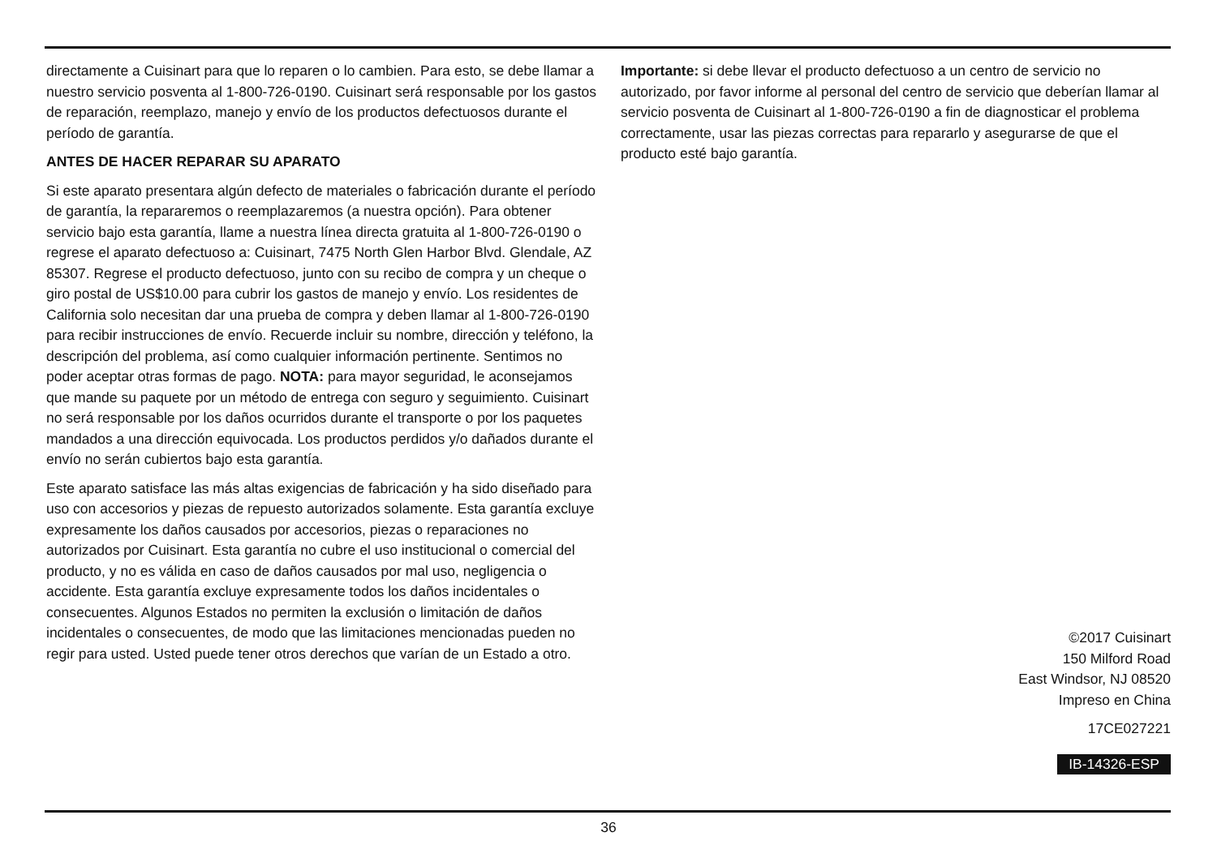directamente a Cuisinart para que lo reparen o lo cambien. Para esto, se debe llamar a nuestro servicio posventa al 1-800-726-0190. Cuisinart será responsable por los gastos de reparación, reemplazo, manejo y envío de los productos defectuosos durante el período de garantía.
ANTES DE HACER REPARAR SU APARATO
Si este aparato presentara algún defecto de materiales o fabricación durante el período de garantía, la repararemos o reemplazaremos (a nuestra opción). Para obtener servicio bajo esta garantía, llame a nuestra línea directa gratuita al 1-800-726-0190 o regrese el aparato defectuoso a: Cuisinart, 7475 North Glen Harbor Blvd. Glendale, AZ 85307. Regrese el producto defectuoso, junto con su recibo de compra y un cheque o giro postal de US$10.00 para cubrir los gastos de manejo y envío. Los residentes de California solo necesitan dar una prueba de compra y deben llamar al 1-800-726-0190 para recibir instrucciones de envío. Recuerde incluir su nombre, dirección y teléfono, la descripción del problema, así como cualquier información pertinente. Sentimos no poder aceptar otras formas de pago. NOTA: para mayor seguridad, le aconsejamos que mande su paquete por un método de entrega con seguro y seguimiento. Cuisinart no será responsable por los daños ocurridos durante el transporte o por los paquetes mandados a una dirección equivocada. Los productos perdidos y/o dañados durante el envío no serán cubiertos bajo esta garantía.
Este aparato satisface las más altas exigencias de fabricación y ha sido diseñado para uso con accesorios y piezas de repuesto autorizados solamente. Esta garantía excluye expresamente los daños causados por accesorios, piezas o reparaciones no autorizados por Cuisinart. Esta garantía no cubre el uso institucional o comercial del producto, y no es válida en caso de daños causados por mal uso, negligencia o accidente. Esta garantía excluye expresamente todos los daños incidentales o consecuentes. Algunos Estados no permiten la exclusión o limitación de daños incidentales o consecuentes, de modo que las limitaciones mencionadas pueden no regir para usted. Usted puede tener otros derechos que varían de un Estado a otro.
Importante: si debe llevar el producto defectuoso a un centro de servicio no autorizado, por favor informe al personal del centro de servicio que deberían llamar al servicio posventa de Cuisinart al 1-800-726-0190 a fin de diagnosticar el problema correctamente, usar las piezas correctas para repararlo y asegurarse de que el producto esté bajo garantía.
©2017 Cuisinart
150 Milford Road
East Windsor, NJ 08520
Impreso en China
17CE027221
IB-14326-ESP
36